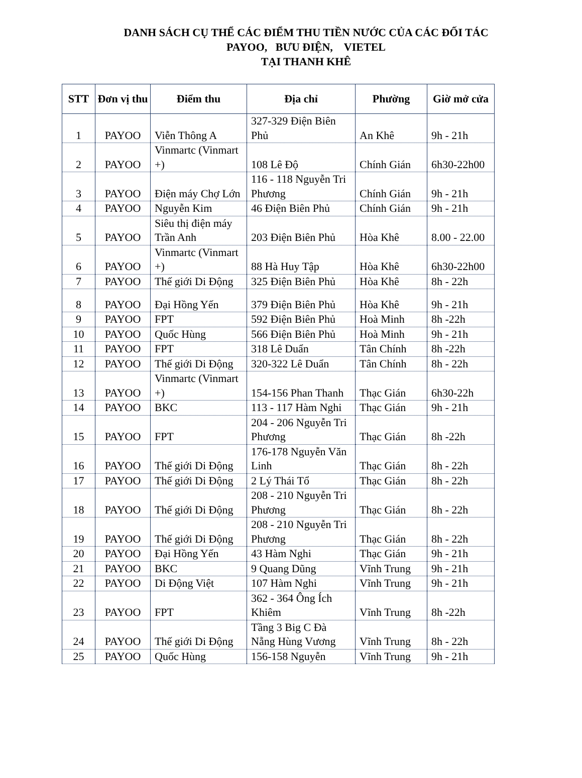DANH SÁCH CỤ THỂ CÁC ĐIỂM THU TIỀN NƯỚC CỦA CÁC ĐỐI TÁC
PAYOO, BƯU ĐIỆN, VIETEL
TẠI THANH KHÊ
| STT | Đơn vị thu | Điểm thu | Địa chỉ | Phường | Giờ mở cửa |
| --- | --- | --- | --- | --- | --- |
| 1 | PAYOO | Viễn Thông A | 327-329 Điện Biên Phủ | An Khê | 9h - 21h |
| 2 | PAYOO | Vinmartc (Vinmart +) | 108 Lê Độ | Chính Gián | 6h30-22h00 |
| 3 | PAYOO | Điện máy Chợ Lớn | 116 - 118 Nguyễn Tri Phương | Chính Gián | 9h - 21h |
| 4 | PAYOO | Nguyễn Kim | 46 Điện Biên Phủ | Chính Gián | 9h - 21h |
| 5 | PAYOO | Siêu thị điện máy Trần Anh | 203 Điện Biên Phủ | Hòa Khê | 8.00 - 22.00 |
| 6 | PAYOO | Vinmartc (Vinmart +) | 88 Hà Huy Tập | Hòa Khê | 6h30-22h00 |
| 7 | PAYOO | Thế giới Di Động | 325 Điện Biên Phủ | Hòa Khê | 8h - 22h |
| 8 | PAYOO | Đại Hồng Yến | 379 Điện Biên Phủ | Hòa Khê | 9h - 21h |
| 9 | PAYOO | FPT | 592 Điện Biên Phủ | Hoà Minh | 8h -22h |
| 10 | PAYOO | Quốc Hùng | 566 Điện Biên Phủ | Hoà Minh | 9h - 21h |
| 11 | PAYOO | FPT | 318 Lê Duẩn | Tân Chính | 8h -22h |
| 12 | PAYOO | Thế giới Di Động | 320-322 Lê Duẩn | Tân Chính | 8h - 22h |
| 13 | PAYOO | Vinmartc (Vinmart +) | 154-156 Phan Thanh | Thạc Gián | 6h30-22h |
| 14 | PAYOO | BKC | 113 - 117 Hàm Nghi | Thạc Gián | 9h - 21h |
| 15 | PAYOO | FPT | 204 - 206 Nguyễn Tri Phương | Thạc Gián | 8h -22h |
| 16 | PAYOO | Thế giới Di Động | 176-178 Nguyễn Văn Linh | Thạc Gián | 8h - 22h |
| 17 | PAYOO | Thế giới Di Động | 2 Lý Thái Tổ | Thạc Gián | 8h - 22h |
| 18 | PAYOO | Thế giới Di Động | 208 - 210 Nguyễn Tri Phương | Thạc Gián | 8h - 22h |
| 19 | PAYOO | Thế giới Di Động | 208 - 210 Nguyễn Tri Phương | Thạc Gián | 8h - 22h |
| 20 | PAYOO | Đại Hồng Yến | 43 Hàm Nghi | Thạc Gián | 9h - 21h |
| 21 | PAYOO | BKC | 9 Quang Dũng | Vĩnh Trung | 9h - 21h |
| 22 | PAYOO | Di Động Việt | 107 Hàm Nghi | Vĩnh Trung | 9h - 21h |
| 23 | PAYOO | FPT | 362 - 364 Ông Ích Khiêm | Vĩnh Trung | 8h -22h |
| 24 | PAYOO | Thế giới Di Động | Tầng 3 Big C Đà Nẵng Hùng Vương | Vĩnh Trung | 8h - 22h |
| 25 | PAYOO | Quốc Hùng | 156-158 Nguyễn | Vĩnh Trung | 9h - 21h |